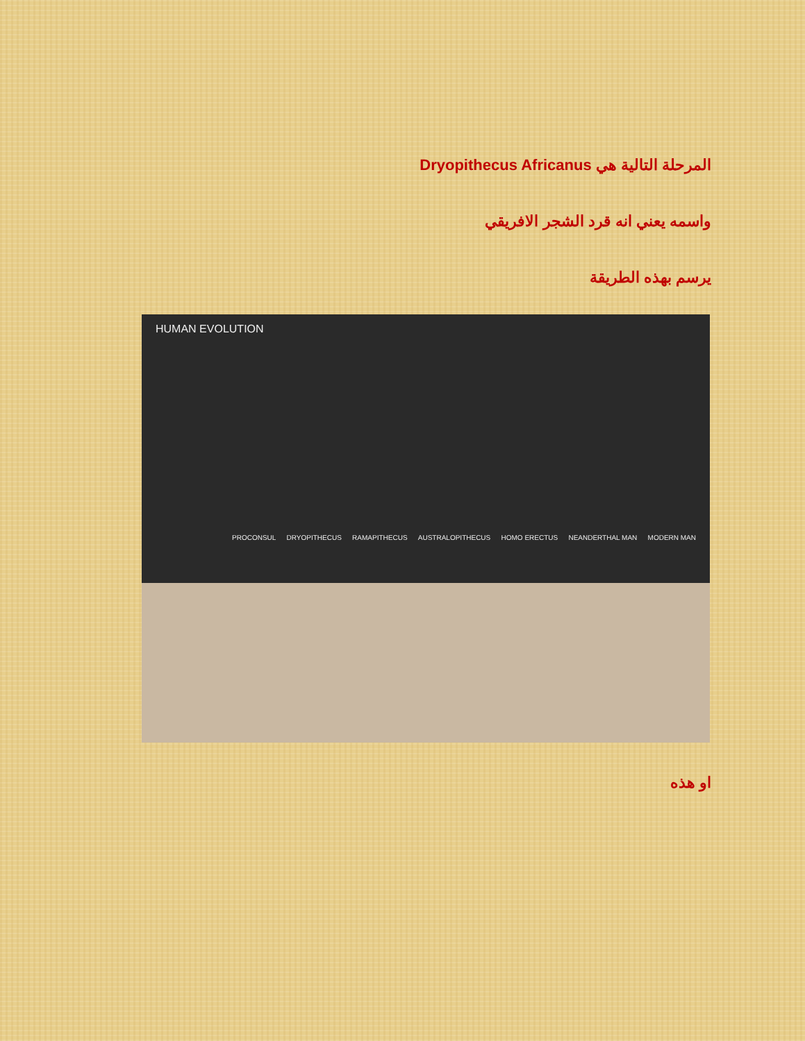المرحلة التالية هي Dryopithecus Africanus
واسمه يعني انه قرد الشجر الافريقي
يرسم بهذه الطريقة
HUMAN EVOLUTION
PROCONSUL DRYOPITHECUS RAMAPITHECUS AUSTRALOPITHECUS HOMO ERECTUS NEANDERTHAL MAN MODERN MAN
او هذه